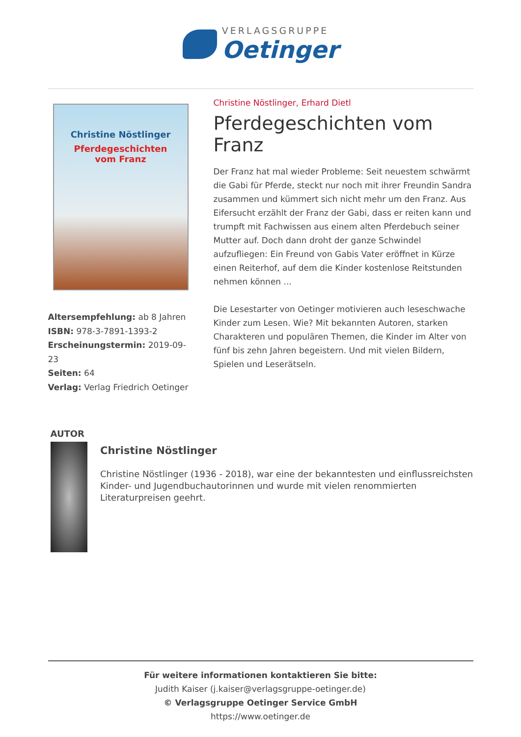VERLAGSGRUPPE
Oetinger
Christine Nöstlinger
Pferdegeschichten
vom Franz
Altersempfehlung: ab 8 Jahren
ISBN: 978-3-7891-1393-2
Erscheinungstermin: 2019-09-23
Seiten: 64
Verlag: Verlag Friedrich Oetinger
Christine Nöstlinger, Erhard Dietl
Pferdegeschichten vom Franz
Der Franz hat mal wieder Probleme: Seit neuestem schwärmt die Gabi für Pferde, steckt nur noch mit ihrer Freundin Sandra zusammen und kümmert sich nicht mehr um den Franz. Aus Eifersucht erzählt der Franz der Gabi, dass er reiten kann und trumpft mit Fachwissen aus einem alten Pferdebuch seiner Mutter auf. Doch dann droht der ganze Schwindel aufzufliegen: Ein Freund von Gabis Vater eröffnet in Kürze einen Reiterhof, auf dem die Kinder kostenlose Reitstunden nehmen können ...
Die Lesestarter von Oetinger motivieren auch leseschwache Kinder zum Lesen. Wie? Mit bekannten Autoren, starken Charakteren und populären Themen, die Kinder im Alter von fünf bis zehn Jahren begeistern. Und mit vielen Bildern, Spielen und Leserätseln.
AUTOR
Christine Nöstlinger
Christine Nöstlinger (1936 - 2018), war eine der bekanntesten und einflussreichsten Kinder- und Jugendbuchautorinnen und wurde mit vielen renommierten Literaturpreisen geehrt.
Für weitere informationen kontaktieren Sie bitte:
Judith Kaiser (j.kaiser@verlagsgruppe-oetinger.de)
© Verlagsgruppe Oetinger Service GmbH
https://www.oetinger.de